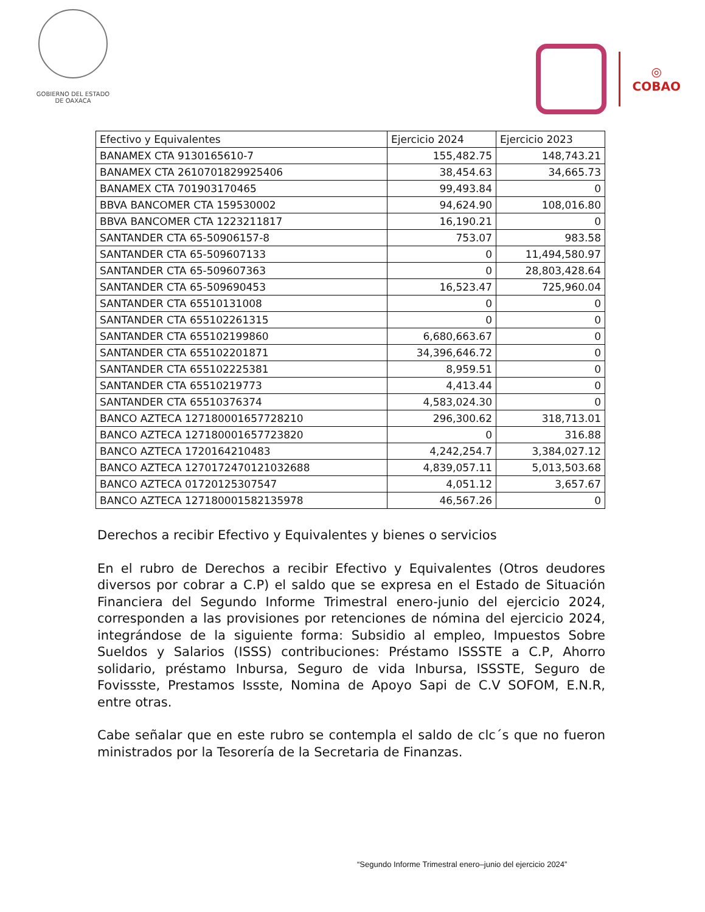GOBIERNO DEL ESTADO
DE OAXACA
◎
COBAO
| Efectivo y Equivalentes | Ejercicio 2024 | Ejercicio 2023 |
| --- | --- | --- |
| BANAMEX CTA 9130165610-7 | 155,482.75 | 148,743.21 |
| BANAMEX CTA 2610701829925406 | 38,454.63 | 34,665.73 |
| BANAMEX CTA 701903170465 | 99,493.84 | 0 |
| BBVA BANCOMER CTA 159530002 | 94,624.90 | 108,016.80 |
| BBVA BANCOMER CTA 1223211817 | 16,190.21 | 0 |
| SANTANDER CTA 65-50906157-8 | 753.07 | 983.58 |
| SANTANDER CTA 65-509607133 | 0 | 11,494,580.97 |
| SANTANDER CTA 65-509607363 | 0 | 28,803,428.64 |
| SANTANDER CTA 65-509690453 | 16,523.47 | 725,960.04 |
| SANTANDER CTA 65510131008 | 0 | 0 |
| SANTANDER CTA 655102261315 | 0 | 0 |
| SANTANDER CTA 655102199860 | 6,680,663.67 | 0 |
| SANTANDER CTA 655102201871 | 34,396,646.72 | 0 |
| SANTANDER CTA 655102225381 | 8,959.51 | 0 |
| SANTANDER CTA 65510219773 | 4,413.44 | 0 |
| SANTANDER CTA 65510376374 | 4,583,024.30 | 0 |
| BANCO AZTECA 127180001657728210 | 296,300.62 | 318,713.01 |
| BANCO AZTECA 127180001657723820 | 0 | 316.88 |
| BANCO AZTECA 1720164210483 | 4,242,254.7 | 3,384,027.12 |
| BANCO AZTECA 127017247012103268​8 | 4,839,057.11 | 5,013,503.68 |
| BANCO AZTECA 01720125307547 | 4,051.12 | 3,657.67 |
| BANCO AZTECA 127180001582135978 | 46,567.26 | 0 |
Derechos a recibir Efectivo y Equivalentes y bienes o servicios
En el rubro de Derechos a recibir Efectivo y Equivalentes (Otros deudores diversos por cobrar a C.P) el saldo que se expresa en el Estado de Situación Financiera del Segundo Informe Trimestral enero-junio del ejercicio 2024, corresponden a las provisiones por retenciones de nómina del ejercicio 2024, integrándose de la siguiente forma: Subsidio al empleo, Impuestos Sobre Sueldos y Salarios (ISSS) contribuciones: Préstamo ISSSTE a C.P, Ahorro solidario, préstamo Inbursa, Seguro de vida Inbursa, ISSSTE, Seguro de Fovissste, Prestamos Issste, Nomina de Apoyo Sapi de C.V SOFOM, E.N.R, entre otras.
Cabe señalar que en este rubro se contempla el saldo de clc´s que no fueron ministrados por la Tesorería de la Secretaria de Finanzas.
“Segundo Informe Trimestral enero–junio del ejercicio 2024”